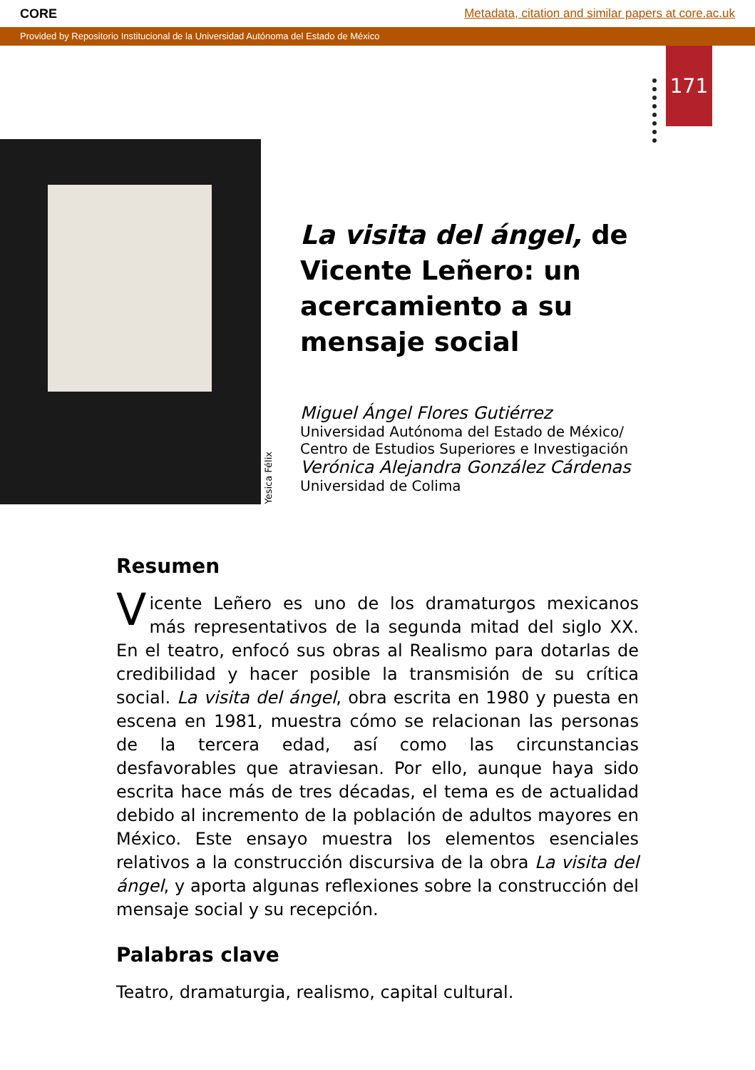CORE Metadata, citation and similar papers at core.ac.uk
Provided by Repositorio Institucional de la Universidad Autónoma del Estado de México
171
Yesica Félix
La visita del ángel, de
Vicente Leñero: un
acercamiento a su
mensaje social
Miguel Ángel Flores Gutiérrez
Universidad Autónoma del Estado de México/
Centro de Estudios Superiores e Investigación
Verónica Alejandra González Cárdenas
Universidad de Colima
Resumen
Vicente Leñero es uno de los dramaturgos mexicanos más representativos de la segunda mitad del siglo XX. En el teatro, enfocó sus obras al Realismo para dotarlas de credibilidad y hacer posible la transmisión de su crítica social. La visita del ángel, obra escrita en 1980 y puesta en escena en 1981, muestra cómo se relacionan las personas de la tercera edad, así como las circunstancias desfavorables que atraviesan. Por ello, aunque haya sido escrita hace más de tres décadas, el tema es de actualidad debido al incremento de la población de adultos mayores en México. Este ensayo muestra los elementos esenciales relativos a la construcción discursiva de la obra La visita del ángel, y aporta algunas reflexiones sobre la construcción del mensaje social y su recepción.
Palabras clave
Teatro, dramaturgia, realismo, capital cultural.